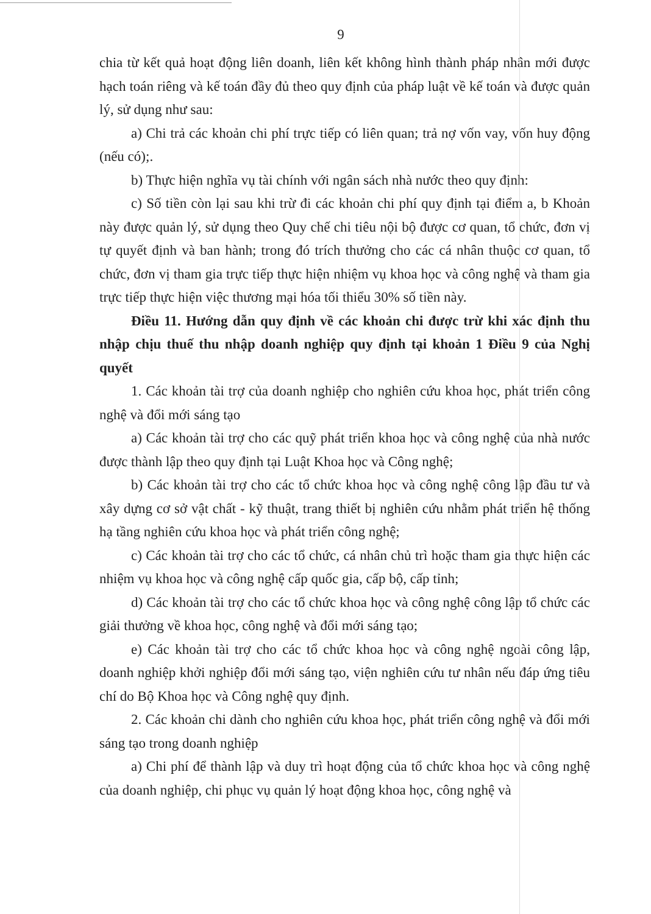9
chia từ kết quả hoạt động liên doanh, liên kết không hình thành pháp nhân mới được hạch toán riêng và kế toán đầy đủ theo quy định của pháp luật về kế toán và được quản lý, sử dụng như sau:
a) Chi trả các khoản chi phí trực tiếp có liên quan; trả nợ vốn vay, vốn huy động (nếu có);.
b) Thực hiện nghĩa vụ tài chính với ngân sách nhà nước theo quy định:
c) Số tiền còn lại sau khi trừ đi các khoản chi phí quy định tại điểm a, b Khoản này được quản lý, sử dụng theo Quy chế chi tiêu nội bộ được cơ quan, tổ chức, đơn vị tự quyết định và ban hành; trong đó trích thưởng cho các cá nhân thuộc cơ quan, tổ chức, đơn vị tham gia trực tiếp thực hiện nhiệm vụ khoa học và công nghệ và tham gia trực tiếp thực hiện việc thương mại hóa tối thiểu 30% số tiền này.
Điều 11. Hướng dẫn quy định về các khoản chi được trừ khi xác định thu nhập chịu thuế thu nhập doanh nghiệp quy định tại khoản 1 Điều 9 của Nghị quyết
1. Các khoản tài trợ của doanh nghiệp cho nghiên cứu khoa học, phát triển công nghệ và đổi mới sáng tạo
a) Các khoản tài trợ cho các quỹ phát triển khoa học và công nghệ của nhà nước được thành lập theo quy định tại Luật Khoa học và Công nghệ;
b) Các khoản tài trợ cho các tổ chức khoa học và công nghệ công lập đầu tư và xây dựng cơ sở vật chất - kỹ thuật, trang thiết bị nghiên cứu nhằm phát triển hệ thống hạ tầng nghiên cứu khoa học và phát triển công nghệ;
c) Các khoản tài trợ cho các tổ chức, cá nhân chủ trì hoặc tham gia thực hiện các nhiệm vụ khoa học và công nghệ cấp quốc gia, cấp bộ, cấp tỉnh;
d) Các khoản tài trợ cho các tổ chức khoa học và công nghệ công lập tổ chức các giải thưởng về khoa học, công nghệ và đổi mới sáng tạo;
e) Các khoản tài trợ cho các tổ chức khoa học và công nghệ ngoài công lập, doanh nghiệp khởi nghiệp đổi mới sáng tạo, viện nghiên cứu tư nhân nếu đáp ứng tiêu chí do Bộ Khoa học và Công nghệ quy định.
2. Các khoản chi dành cho nghiên cứu khoa học, phát triển công nghệ và đổi mới sáng tạo trong doanh nghiệp
a) Chi phí để thành lập và duy trì hoạt động của tổ chức khoa học và công nghệ của doanh nghiệp, chi phục vụ quản lý hoạt động khoa học, công nghệ và